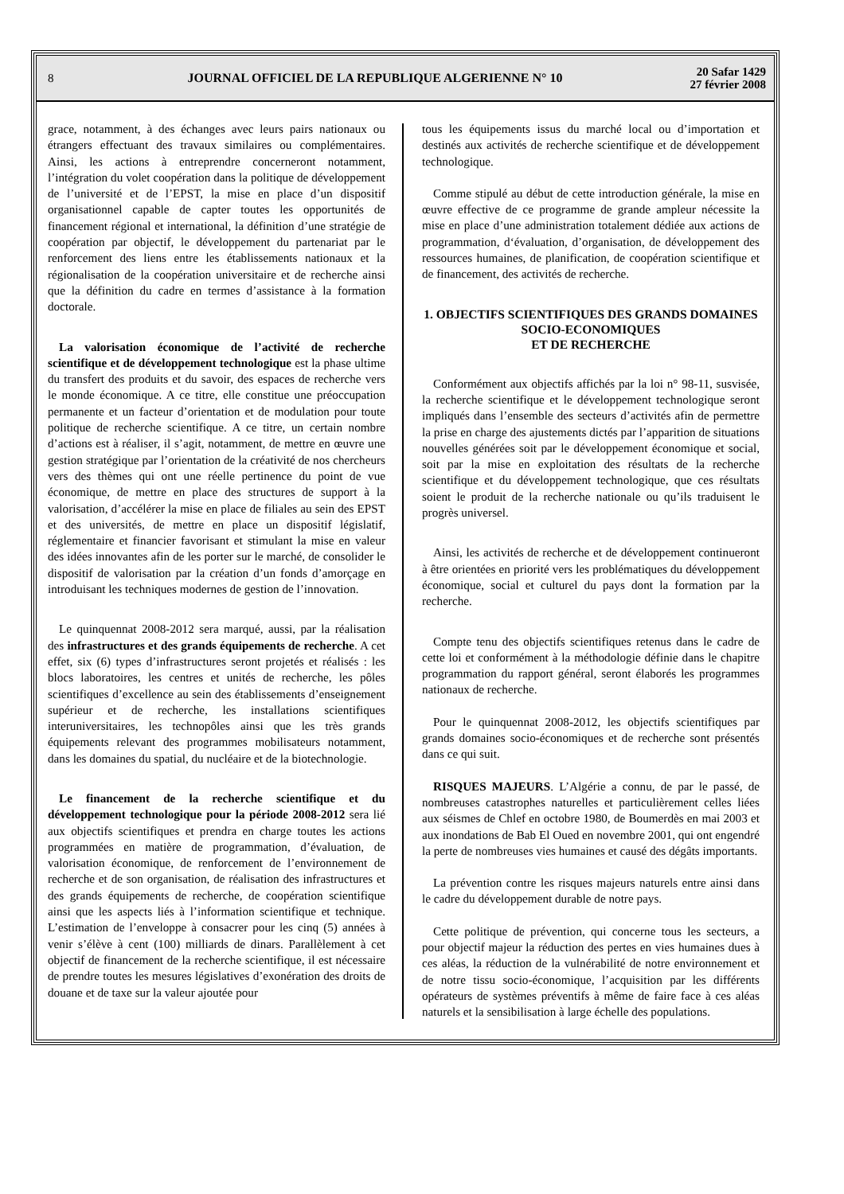8
JOURNAL OFFICIEL DE LA REPUBLIQUE ALGERIENNE N° 10
20 Safar 1429
27 février 2008
grace, notamment, à des échanges avec leurs pairs nationaux ou étrangers effectuant des travaux similaires ou complémentaires. Ainsi, les actions à entreprendre concerneront notamment, l’intégration du volet coopération dans la politique de développement de l’université et de l’EPST, la mise en place d’un dispositif organisationnel capable de capter toutes les opportunités de financement régional et international, la définition d’une stratégie de coopération par objectif, le développement du partenariat par le renforcement des liens entre les établissements nationaux et la régionalisation de la coopération universitaire et de recherche ainsi que la définition du cadre en termes d’assistance à la formation doctorale.
La valorisation économique de l’activité de recherche scientifique et de développement technologique est la phase ultime du transfert des produits et du savoir, des espaces de recherche vers le monde économique. A ce titre, elle constitue une préoccupation permanente et un facteur d’orientation et de modulation pour toute politique de recherche scientifique. A ce titre, un certain nombre d’actions est à réaliser, il s’agit, notamment, de mettre en œuvre une gestion stratégique par l’orientation de la créativité de nos chercheurs vers des thèmes qui ont une réelle pertinence du point de vue économique, de mettre en place des structures de support à la valorisation, d’accélérer la mise en place de filiales au sein des EPST et des universités, de mettre en place un dispositif législatif, réglementaire et financier favorisant et stimulant la mise en valeur des idées innovantes afin de les porter sur le marché, de consolider le dispositif de valorisation par la création d’un fonds d’amorçage en introduisant les techniques modernes de gestion de l’innovation.
Le quinquennat 2008-2012 sera marqué, aussi, par la réalisation des infrastructures et des grands équipements de recherche. A cet effet, six (6) types d’infrastructures seront projetés et réalisés : les blocs laboratoires, les centres et unités de recherche, les pôles scientifiques d’excellence au sein des établissements d’enseignement supérieur et de recherche, les installations scientifiques interuniversitaires, les technopôles ainsi que les très grands équipements relevant des programmes mobilisateurs notamment, dans les domaines du spatial, du nucléaire et de la biotechnologie.
Le financement de la recherche scientifique et du développement technologique pour la période 2008-2012 sera lié aux objectifs scientifiques et prendra en charge toutes les actions programmées en matière de programmation, d’évaluation, de valorisation économique, de renforcement de l’environnement de recherche et de son organisation, de réalisation des infrastructures et des grands équipements de recherche, de coopération scientifique ainsi que les aspects liés à l’information scientifique et technique. L’estimation de l’enveloppe à consacrer pour les cinq (5) années à venir s’élève à cent (100) milliards de dinars. Parallèlement à cet objectif de financement de la recherche scientifique, il est nécessaire de prendre toutes les mesures législatives d’exonération des droits de douane et de taxe sur la valeur ajoutée pour
tous les équipements issus du marché local ou d’importation et destinés aux activités de recherche scientifique et de développement technologique.
Comme stipulé au début de cette introduction générale, la mise en œuvre effective de ce programme de grande ampleur nécessite la mise en place d’une administration totalement dédiée aux actions de programmation, d‘évaluation, d’organisation, de développement des ressources humaines, de planification, de coopération scientifique et de financement, des activités de recherche.
1. OBJECTIFS SCIENTIFIQUES DES GRANDS DOMAINES SOCIO-ECONOMIQUES
ET DE RECHERCHE
Conformément aux objectifs affichés par la loi n° 98-11, susvisée, la recherche scientifique et le développement technologique seront impliqués dans l’ensemble des secteurs d’activités afin de permettre la prise en charge des ajustements dictés par l’apparition de situations nouvelles générées soit par le développement économique et social, soit par la mise en exploitation des résultats de la recherche scientifique et du développement technologique, que ces résultats soient le produit de la recherche nationale ou qu’ils traduisent le progrès universel.
Ainsi, les activités de recherche et de développement continueront à être orientées en priorité vers les problématiques du développement économique, social et culturel du pays dont la formation par la recherche.
Compte tenu des objectifs scientifiques retenus dans le cadre de cette loi et conformément à la méthodologie définie dans le chapitre programmation du rapport général, seront élaborés les programmes nationaux de recherche.
Pour le quinquennat 2008-2012, les objectifs scientifiques par grands domaines socio-économiques et de recherche sont présentés dans ce qui suit.
RISQUES MAJEURS. L’Algérie a connu, de par le passé, de nombreuses catastrophes naturelles et particulièrement celles liées aux séismes de Chlef en octobre 1980, de Boumerdès en mai 2003 et aux inondations de Bab El Oued en novembre 2001, qui ont engendré la perte de nombreuses vies humaines et causé des dégâts importants.
La prévention contre les risques majeurs naturels entre ainsi dans le cadre du développement durable de notre pays.
Cette politique de prévention, qui concerne tous les secteurs, a pour objectif majeur la réduction des pertes en vies humaines dues à ces aléas, la réduction de la vulnérabilité de notre environnement et de notre tissu socio-économique, l’acquisition par les différents opérateurs de systèmes préventifs à même de faire face à ces aléas naturels et la sensibilisation à large échelle des populations.